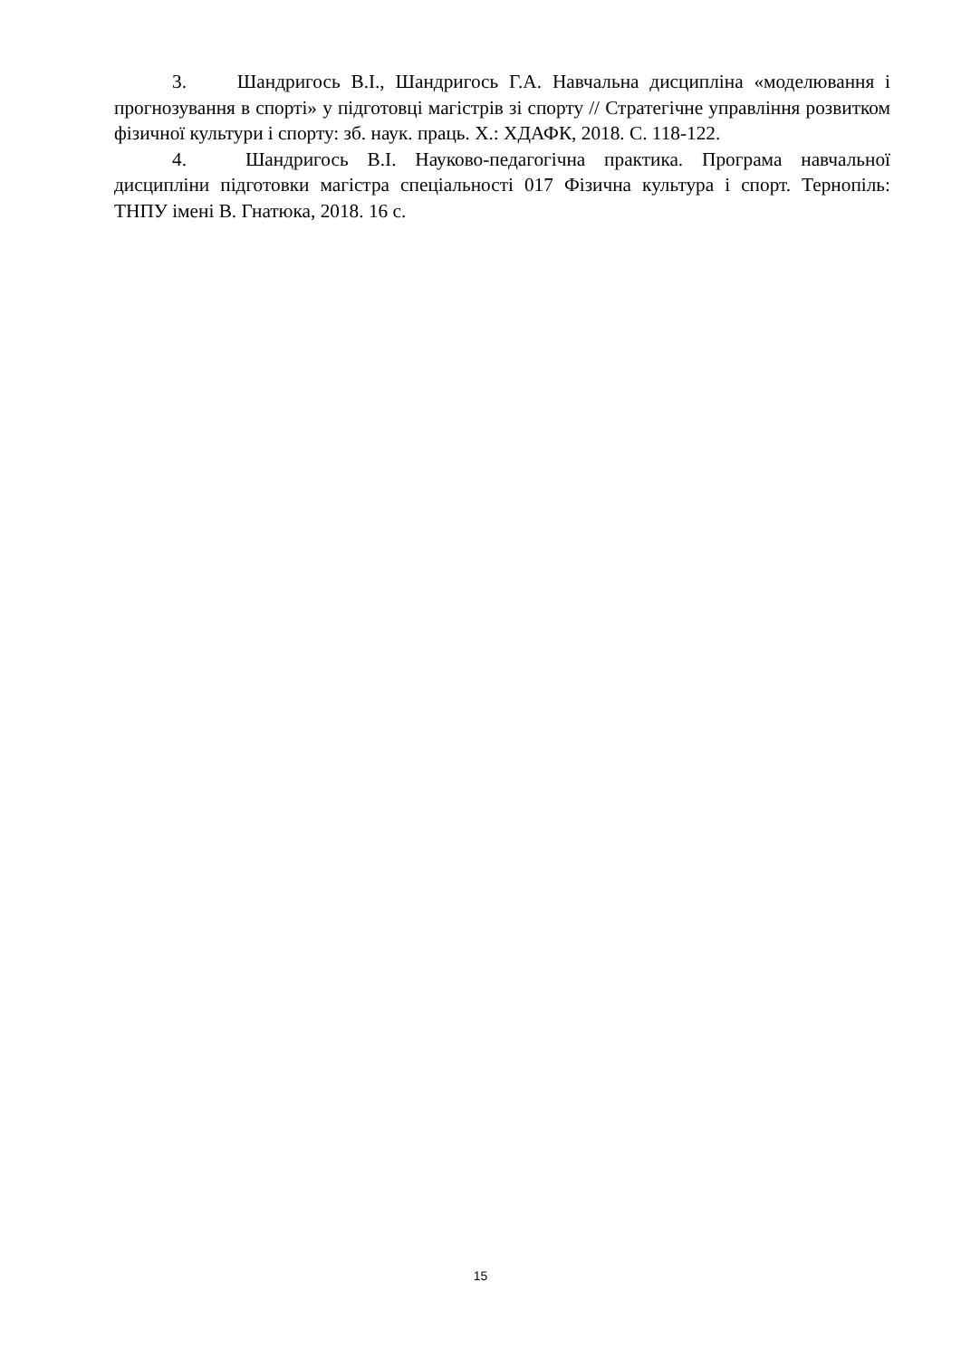3. Шандригось В.І., Шандригось Г.А. Навчальна дисципліна «моделювання і прогнозування в спорті» у підготовці магістрів зі спорту // Стратегічне управління розвитком фізичної культури і спорту: зб. наук. праць. Х.: ХДАФК, 2018. С. 118-122.
4. Шандригось В.І. Науково-педагогічна практика. Програма навчальної дисципліни підготовки магістра спеціальності 017 Фізична культура і спорт. Тернопіль: ТНПУ імені В. Гнатюка, 2018. 16 с.
15